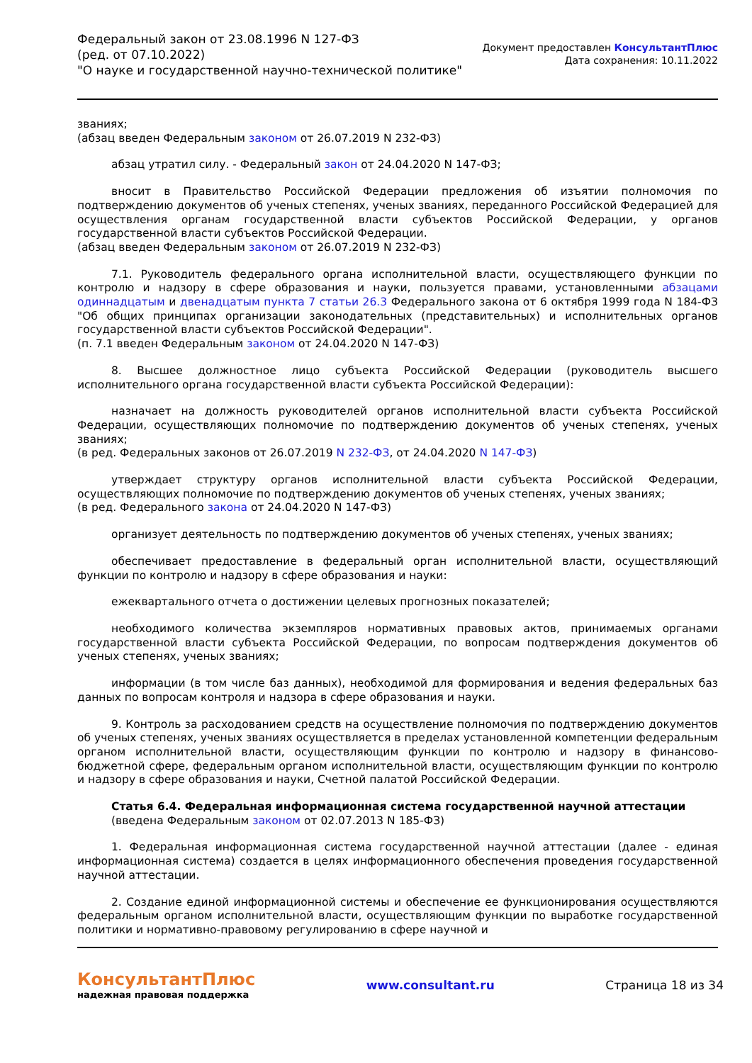Федеральный закон от 23.08.1996 N 127-ФЗ
(ред. от 07.10.2022)
"О науке и государственной научно-технической политике"
Документ предоставлен КонсультантПлюс
Дата сохранения: 10.11.2022
званиях;
(абзац введен Федеральным законом от 26.07.2019 N 232-ФЗ)
абзац утратил силу. - Федеральный закон от 24.04.2020 N 147-ФЗ;
вносит в Правительство Российской Федерации предложения об изъятии полномочия по подтверждению документов об ученых степенях, ученых званиях, переданного Российской Федерацией для осуществления органам государственной власти субъектов Российской Федерации, у органов государственной власти субъектов Российской Федерации.
(абзац введен Федеральным законом от 26.07.2019 N 232-ФЗ)
7.1. Руководитель федерального органа исполнительной власти, осуществляющего функции по контролю и надзору в сфере образования и науки, пользуется правами, установленными абзацами одиннадцатым и двенадцатым пункта 7 статьи 26.3 Федерального закона от 6 октября 1999 года N 184-ФЗ "Об общих принципах организации законодательных (представительных) и исполнительных органов государственной власти субъектов Российской Федерации".
(п. 7.1 введен Федеральным законом от 24.04.2020 N 147-ФЗ)
8. Высшее должностное лицо субъекта Российской Федерации (руководитель высшего исполнительного органа государственной власти субъекта Российской Федерации):
назначает на должность руководителей органов исполнительной власти субъекта Российской Федерации, осуществляющих полномочие по подтверждению документов об ученых степенях, ученых званиях;
(в ред. Федеральных законов от 26.07.2019 N 232-ФЗ, от 24.04.2020 N 147-ФЗ)
утверждает структуру органов исполнительной власти субъекта Российской Федерации, осуществляющих полномочие по подтверждению документов об ученых степенях, ученых званиях;
(в ред. Федерального закона от 24.04.2020 N 147-ФЗ)
организует деятельность по подтверждению документов об ученых степенях, ученых званиях;
обеспечивает предоставление в федеральный орган исполнительной власти, осуществляющий функции по контролю и надзору в сфере образования и науки:
ежеквартального отчета о достижении целевых прогнозных показателей;
необходимого количества экземпляров нормативных правовых актов, принимаемых органами государственной власти субъекта Российской Федерации, по вопросам подтверждения документов об ученых степенях, ученых званиях;
информации (в том числе баз данных), необходимой для формирования и ведения федеральных баз данных по вопросам контроля и надзора в сфере образования и науки.
9. Контроль за расходованием средств на осуществление полномочия по подтверждению документов об ученых степенях, ученых званиях осуществляется в пределах установленной компетенции федеральным органом исполнительной власти, осуществляющим функции по контролю и надзору в финансово-бюджетной сфере, федеральным органом исполнительной власти, осуществляющим функции по контролю и надзору в сфере образования и науки, Счетной палатой Российской Федерации.
Статья 6.4. Федеральная информационная система государственной научной аттестации
(введена Федеральным законом от 02.07.2013 N 185-ФЗ)
1. Федеральная информационная система государственной научной аттестации (далее - единая информационная система) создается в целях информационного обеспечения проведения государственной научной аттестации.
2. Создание единой информационной системы и обеспечение ее функционирования осуществляются федеральным органом исполнительной власти, осуществляющим функции по выработке государственной политики и нормативно-правовому регулированию в сфере научной и
КонсультантПлюс
надежная правовая поддержка
www.consultant.ru Страница 18 из 34